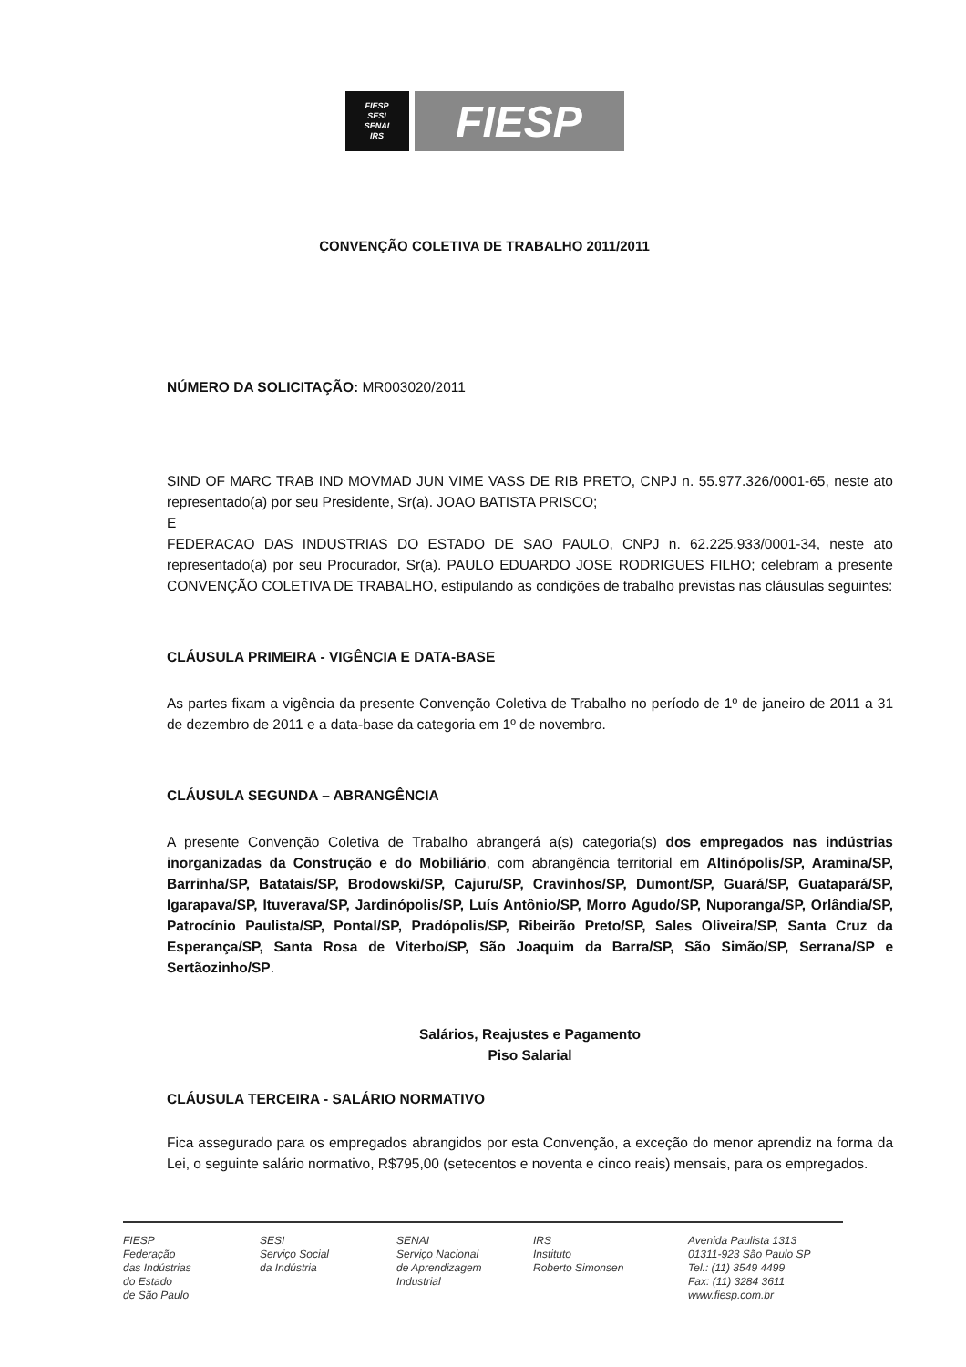FIESP
SESI
SENAI
IRS
FIESP
CONVENÇÃO COLETIVA DE TRABALHO 2011/2011
NÚMERO DA SOLICITAÇÃO: MR003020/2011
SIND OF MARC TRAB IND MOVMAD JUN VIME VASS DE RIB PRETO, CNPJ n. 55.977.326/0001-65, neste ato representado(a) por seu Presidente, Sr(a). JOAO BATISTA PRISCO;
E
FEDERACAO DAS INDUSTRIAS DO ESTADO DE SAO PAULO, CNPJ n. 62.225.933/0001-34, neste ato representado(a) por seu Procurador, Sr(a). PAULO EDUARDO JOSE RODRIGUES FILHO; celebram a presente CONVENÇÃO COLETIVA DE TRABALHO, estipulando as condições de trabalho previstas nas cláusulas seguintes:
CLÁUSULA PRIMEIRA - VIGÊNCIA E DATA-BASE
As partes fixam a vigência da presente Convenção Coletiva de Trabalho no período de 1º de janeiro de 2011 a 31 de dezembro de 2011 e a data-base da categoria em 1º de novembro.
CLÁUSULA SEGUNDA – ABRANGÊNCIA
A presente Convenção Coletiva de Trabalho abrangerá a(s) categoria(s) dos empregados nas indústrias inorganizadas da Construção e do Mobiliário, com abrangência territorial em Altinópolis/SP, Aramina/SP, Barrinha/SP, Batatais/SP, Brodowski/SP, Cajuru/SP, Cravinhos/SP, Dumont/SP, Guará/SP, Guatapará/SP, Igarapava/SP, Ituverava/SP, Jardinópolis/SP, Luís Antônio/SP, Morro Agudo/SP, Nuporanga/SP, Orlândia/SP, Patrocínio Paulista/SP, Pontal/SP, Pradópolis/SP, Ribeirão Preto/SP, Sales Oliveira/SP, Santa Cruz da Esperança/SP, Santa Rosa de Viterbo/SP, São Joaquim da Barra/SP, São Simão/SP, Serrana/SP e Sertãozinho/SP.
Salários, Reajustes e Pagamento
Piso Salarial
CLÁUSULA TERCEIRA - SALÁRIO NORMATIVO
Fica assegurado para os empregados abrangidos por esta Convenção, a exceção do menor aprendiz na forma da Lei, o seguinte salário normativo, R$795,00 (setecentos e noventa e cinco reais) mensais, para os empregados.
FIESP
Federação
das Indústrias
do Estado
de São Paulo
SESI
Serviço Social
da Indústria
SENAI
Serviço Nacional
de Aprendizagem
Industrial
IRS
Instituto
Roberto Simonsen
Avenida Paulista 1313
01311-923 São Paulo SP
Tel.: (11) 3549 4499
Fax: (11) 3284 3611
www.fiesp.com.br